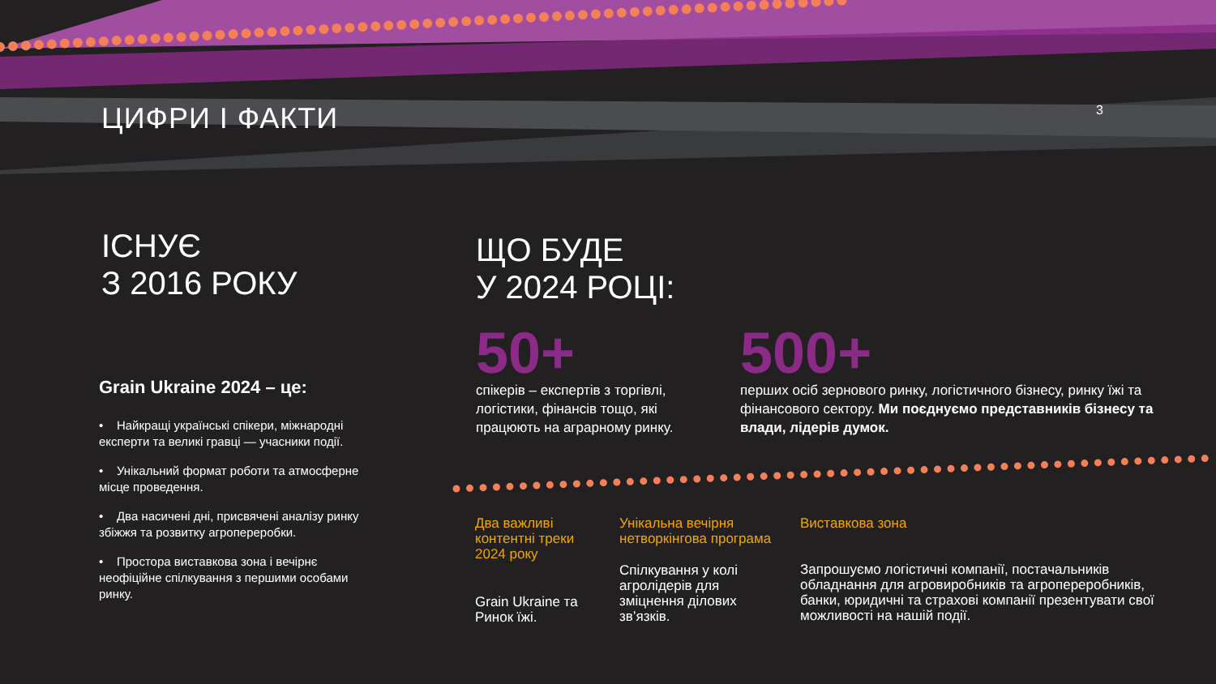ЦИФРИ І ФАКТИ 3
ІСНУЄ
З 2016 РОКУ
ЩО БУДЕ
У 2024 РОЦІ:
Grain Ukraine 2024 – це:
• Найкращі українські спікери, міжнародні експерти та великі гравці — учасники події.
• Унікальний формат роботи та атмосферне місце проведення.
• Два насичені дні, присвячені аналізу ринку збіжжя та розвитку агропереробки.
• Простора виставкова зона і вечірнє неофіційне спілкування з першими особами ринку.
50+
спікерів – експертів з торгівлі, логістики, фінансів тощо, які працюють на аграрному ринку.
500+
перших осіб зернового ринку, логістичного бізнесу, ринку їжі та фінансового сектору. Ми поєднуємо представників бізнесу та влади, лідерів думок.
Два важливі контентні треки 2024 року
Grain Ukraine та Ринок їжі.
Унікальна вечірня нетворкінгова програма
Спілкування у колі агролідерів для зміцнення ділових зв’язків.
Виставкова зона
Запрошуємо логістичні компанії, постачальників обладнання для агровиробників та агропереробників, банки, юридичні та страхові компанії презентувати свої можливості на нашій події.